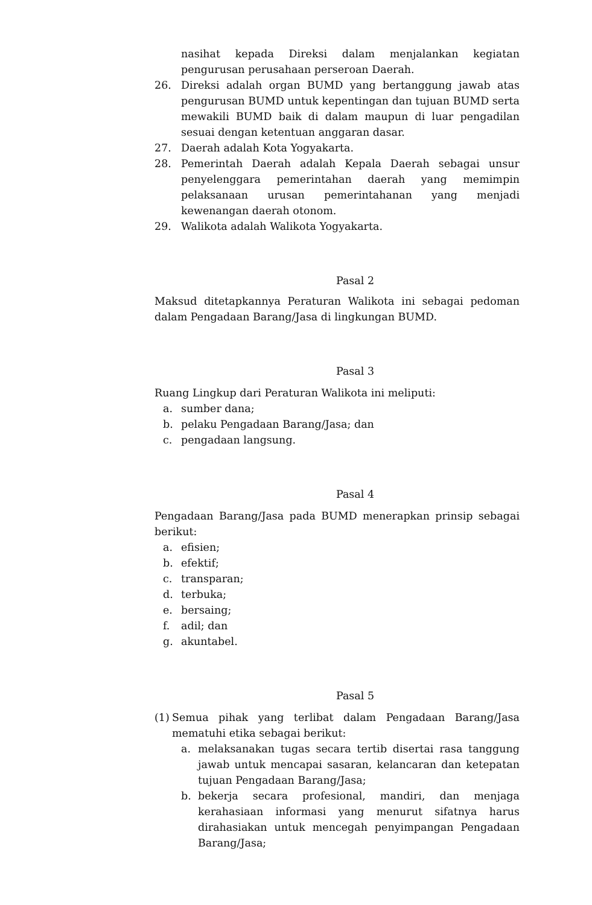nasihat kepada Direksi dalam menjalankan kegiatan pengurusan perusahaan perseroan Daerah.
26. Direksi adalah organ BUMD yang bertanggung jawab atas pengurusan BUMD untuk kepentingan dan tujuan BUMD serta mewakili BUMD baik di dalam maupun di luar pengadilan sesuai dengan ketentuan anggaran dasar.
27. Daerah adalah Kota Yogyakarta.
28. Pemerintah Daerah adalah Kepala Daerah sebagai unsur penyelenggara pemerintahan daerah yang memimpin pelaksanaan urusan pemerintahanan yang menjadi kewenangan daerah otonom.
29. Walikota adalah Walikota Yogyakarta.
Pasal 2
Maksud ditetapkannya Peraturan Walikota ini sebagai pedoman dalam Pengadaan Barang/Jasa di lingkungan BUMD.
Pasal 3
Ruang Lingkup dari Peraturan Walikota ini meliputi:
a. sumber dana;
b. pelaku Pengadaan Barang/Jasa; dan
c. pengadaan langsung.
Pasal 4
Pengadaan Barang/Jasa pada BUMD menerapkan prinsip sebagai berikut:
a. efisien;
b. efektif;
c. transparan;
d. terbuka;
e. bersaing;
f. adil; dan
g. akuntabel.
Pasal 5
(1) Semua pihak yang terlibat dalam Pengadaan Barang/Jasa mematuhi etika sebagai berikut:
a. melaksanakan tugas secara tertib disertai rasa tanggung jawab untuk mencapai sasaran, kelancaran dan ketepatan tujuan Pengadaan Barang/Jasa;
b. bekerja secara profesional, mandiri, dan menjaga kerahasiaan informasi yang menurut sifatnya harus dirahasiakan untuk mencegah penyimpangan Pengadaan Barang/Jasa;